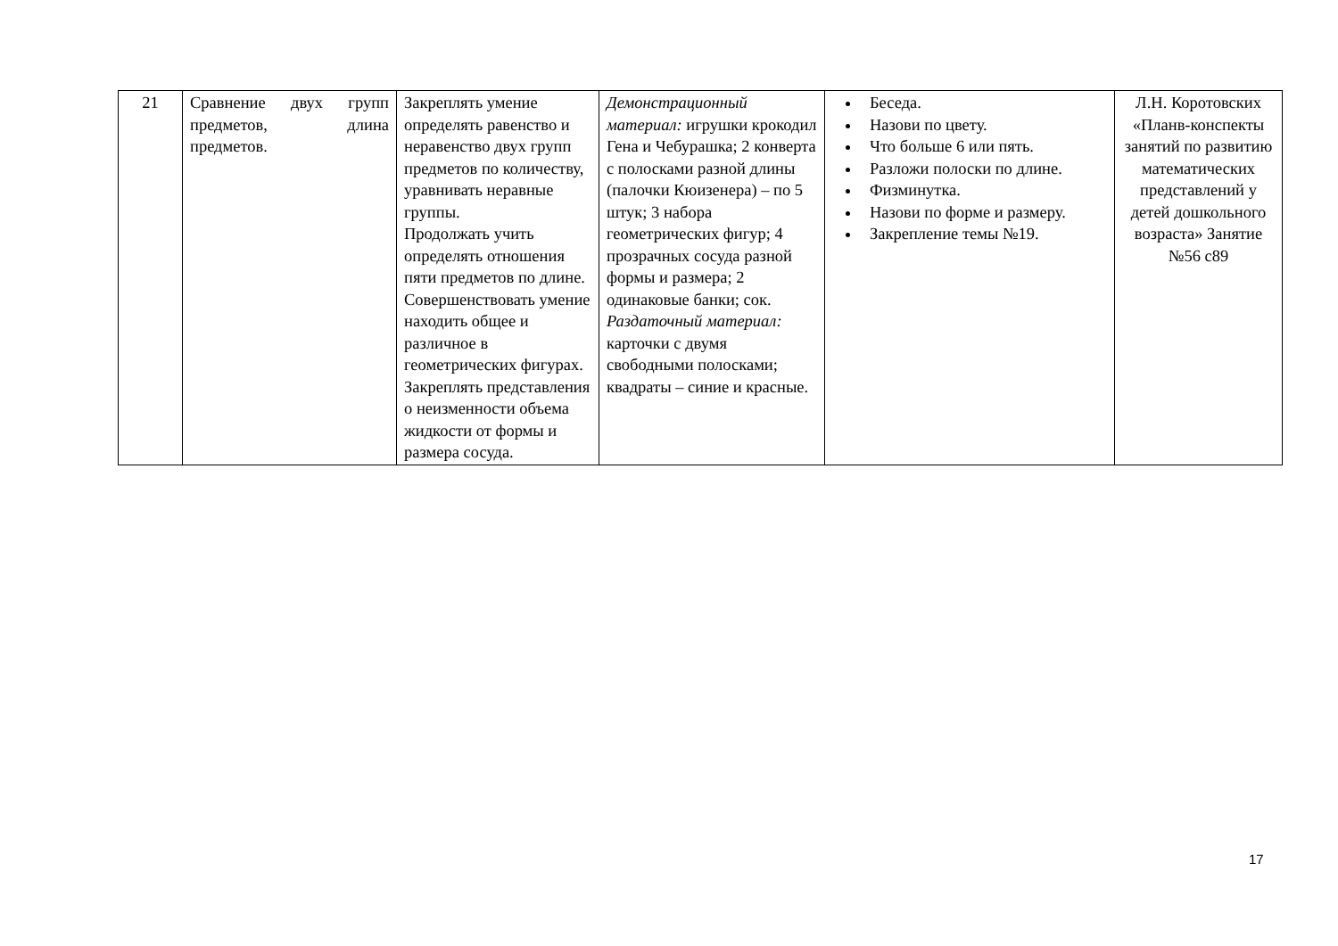| 21 | Сравнение двух групп предметов, длина предметов. | Закреплять умение определять равенство и неравенство двух групп предметов по количеству, уравнивать неравные группы. Продолжать учить определять отношения пяти предметов по длине. Совершенствовать умение находить общее и различное в геометрических фигурах. Закреплять представления о неизменности объема жидкости от формы и размера сосуда. | Демонстрационный материал: игрушки крокодил Гена и Чебурашка; 2 конверта с полосками разной длины (палочки Кюизенера) – по 5 штук; 3 набора геометрических фигур; 4 прозрачных сосуда разной формы и размера; 2 одинаковые банки; сок. Раздаточный материал: карточки с двумя свободными полосками; квадраты – синие и красные. | Беседа. Назови по цвету. Что больше 6 или пять. Разложи полоски по длине. Физминутка. Назови по форме и размеру. Закрепление темы №19. | Л.Н. Коротовских «Планв-конспекты занятий по развитию математических представлений у детей дошкольного возраста» Занятие №56 с89 |
17